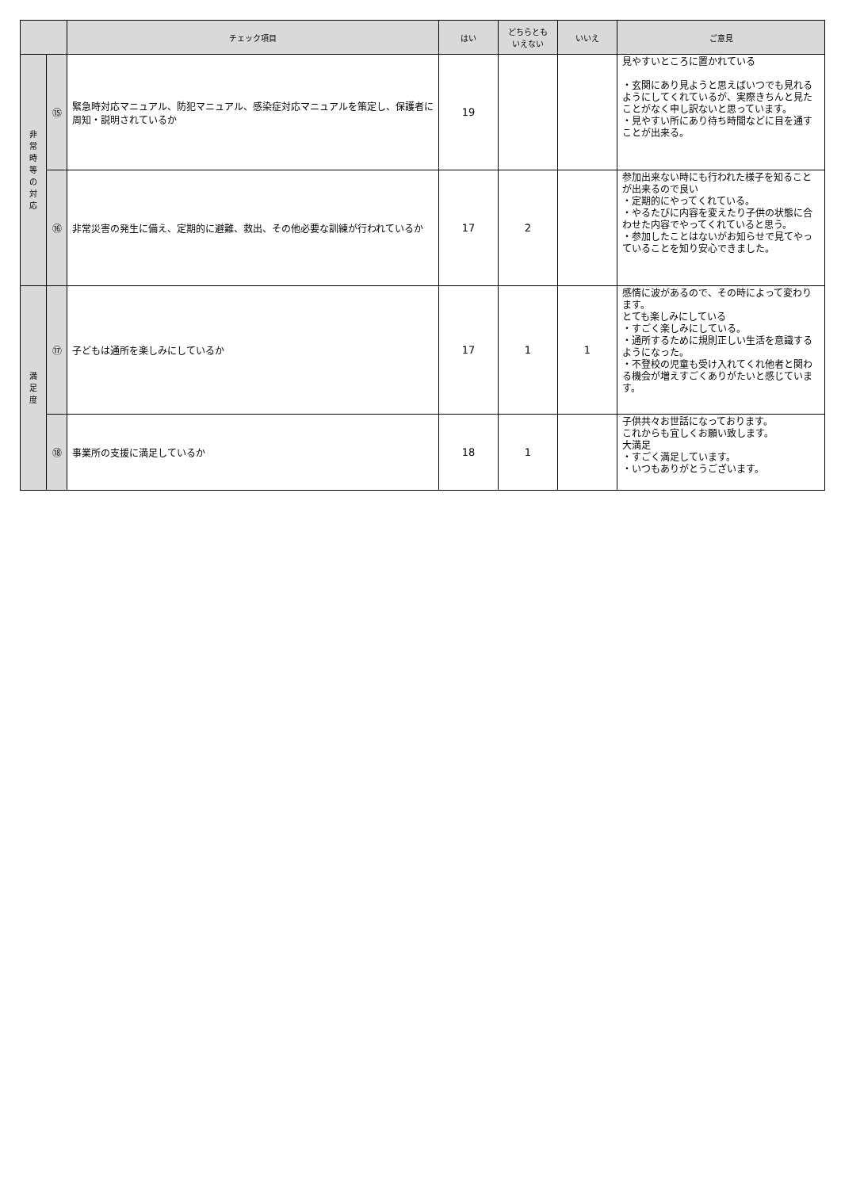| | | チェック項目 | はい | どちらとも いえない | いいえ | ご意見 |
| --- | --- | --- | --- | --- | --- | --- |
| 非 常 時 等 の 対 応 | ⑮ | 緊急時対応マニュアル、防犯マニュアル、感染症対応マニュアルを策定し、保護者に周知・説明されているか | 19 | | | 見やすいところに置かれている ・玄関にあり見ようと思えばいつでも見れるようにしてくれているが、実際きちんと見たことがなく申し訳ないと思っています。 ・見やすい所にあり待ち時間などに目を通すことが出来る。 |
| | ⑯ | 非常災害の発生に備え、定期的に避難、救出、その他必要な訓練が行われているか | 17 | 2 | | 参加出来ない時にも行われた様子を知ることが出来るので良い ・定期的にやってくれている。 ・やるたびに内容を変えたり子供の状態に合わせた内容でやってくれていると思う。 ・参加したことはないがお知らせで見てやっていることを知り安心できました。 |
| 満 足 度 | ⑰ | 子どもは通所を楽しみにしているか | 17 | 1 | 1 | 感情に波があるので、その時によって変わります。 とても楽しみにしている ・すごく楽しみにしている。 ・通所するために規則正しい生活を意識するようになった。 ・不登校の児童も受け入れてくれ他者と関わる機会が増えすごくありがたいと感じています。 |
| | ⑱ | 事業所の支援に満足しているか | 18 | 1 | | 子供共々お世話になっております。 これからも宜しくお願い致します。 大満足 ・すごく満足しています。 ・いつもありがとうございます。 |